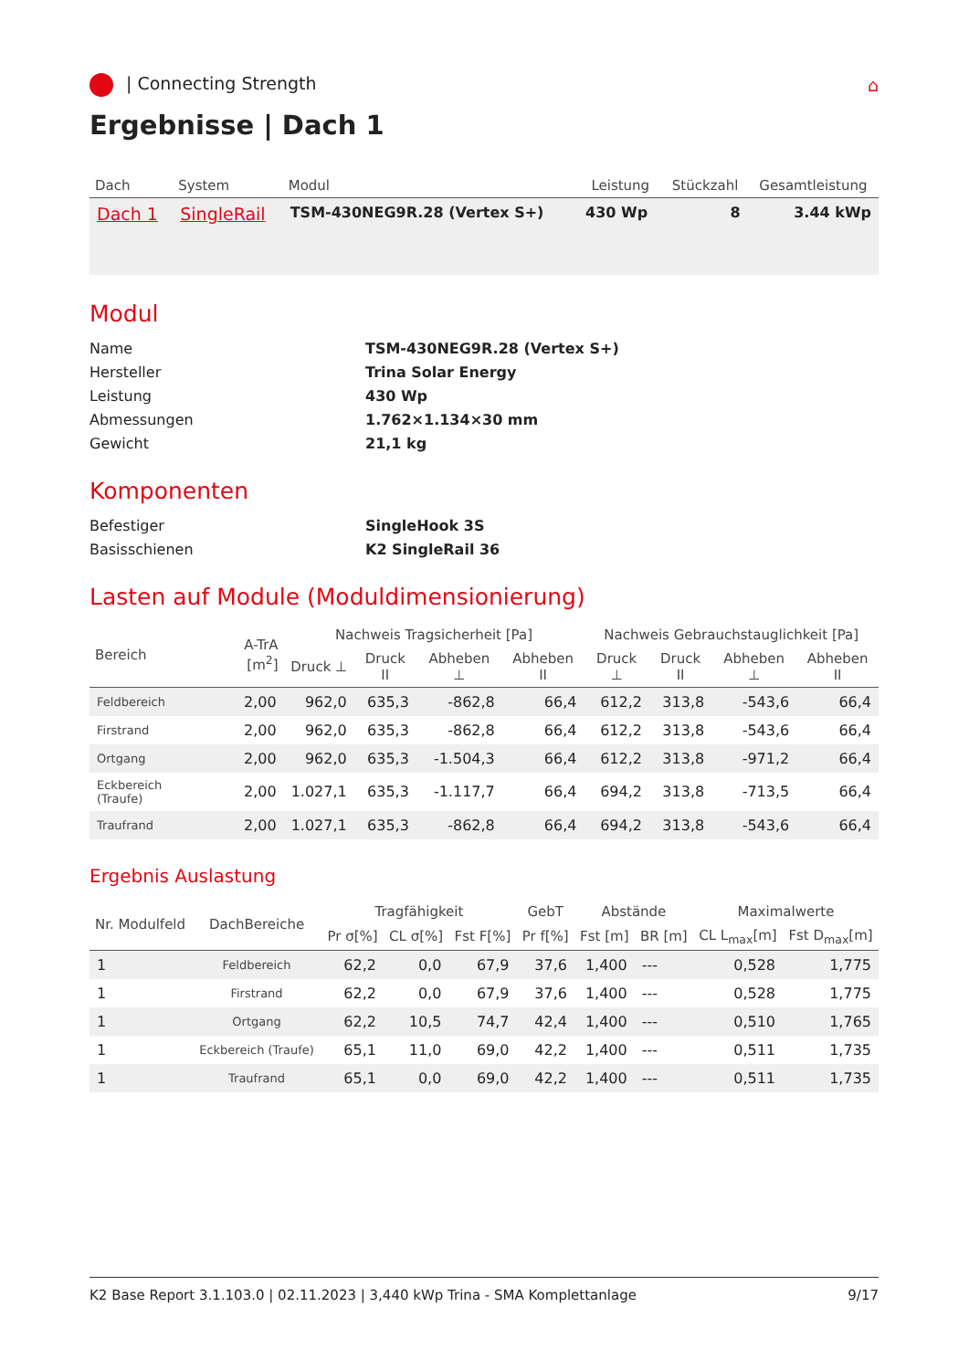| Connecting Strength ⌂
Ergebnisse | Dach 1
| Dach | System | Modul | Leistung | Stückzahl | Gesamtleistung |
| --- | --- | --- | --- | --- | --- |
| Dach 1 | SingleRail | TSM-430NEG9R.28 (Vertex S+) | 430 Wp | 8 | 3.44 kWp |
Modul
Name TSM-430NEG9R.28 (Vertex S+) Hersteller Trina Solar Energy Leistung 430 Wp Abmessungen 1.762×1.134×30 mm Gewicht 21,1 kg
Komponenten
Befestiger SingleHook 3S Basisschienen K2 SingleRail 36
Lasten auf Module (Moduldimensionierung)
| Bereich | A-TrA [m<sup>2</sup>] | Nachweis Tragsicherheit [Pa] | | | | Nachweis Gebrauchstauglichkeit [Pa] | | | |
| --- | --- | --- | --- | --- | --- | --- | --- | --- | --- |
| | | Druck ⊥ | Druck II | Abheben ⊥ | Abheben II | Druck ⊥ | Druck II | Abheben ⊥ | Abheben II |
| Feldbereich | 2,00 | 962,0 | 635,3 | -862,8 | 66,4 | 612,2 | 313,8 | -543,6 | 66,4 |
| Firstrand | 2,00 | 962,0 | 635,3 | -862,8 | 66,4 | 612,2 | 313,8 | -543,6 | 66,4 |
| Ortgang | 2,00 | 962,0 | 635,3 | -1.504,3 | 66,4 | 612,2 | 313,8 | -971,2 | 66,4 |
| Eckbereich (Traufe) | 2,00 | 1.027,1 | 635,3 | -1.117,7 | 66,4 | 694,2 | 313,8 | -713,5 | 66,4 |
| Traufrand | 2,00 | 1.027,1 | 635,3 | -862,8 | 66,4 | 694,2 | 313,8 | -543,6 | 66,4 |
Ergebnis Auslastung
| Nr. Modulfeld | DachBereiche | Tragfähigkeit | | | GebT | Abstände | | Maximalwerte | |
| --- | --- | --- | --- | --- | --- | --- | --- | --- | --- |
| | | Pr σ[%] | CL σ[%] | Fst F[%] | Pr f[%] | Fst [m] | BR [m] | CL L<sub>max</sub>[m] | Fst D<sub>max</sub>[m] |
| 1 | Feldbereich | 62,2 | 0,0 | 67,9 | 37,6 | 1,400 | --- | 0,528 | 1,775 |
| 1 | Firstrand | 62,2 | 0,0 | 67,9 | 37,6 | 1,400 | --- | 0,528 | 1,775 |
| 1 | Ortgang | 62,2 | 10,5 | 74,7 | 42,4 | 1,400 | --- | 0,510 | 1,765 |
| 1 | Eckbereich (Traufe) | 65,1 | 11,0 | 69,0 | 42,2 | 1,400 | --- | 0,511 | 1,735 |
| 1 | Traufrand | 65,1 | 0,0 | 69,0 | 42,2 | 1,400 | --- | 0,511 | 1,735 |
K2 Base Report 3.1.103.0 | 02.11.2023 | 3,440 kWp Trina - SMA Komplettanlage 9/17